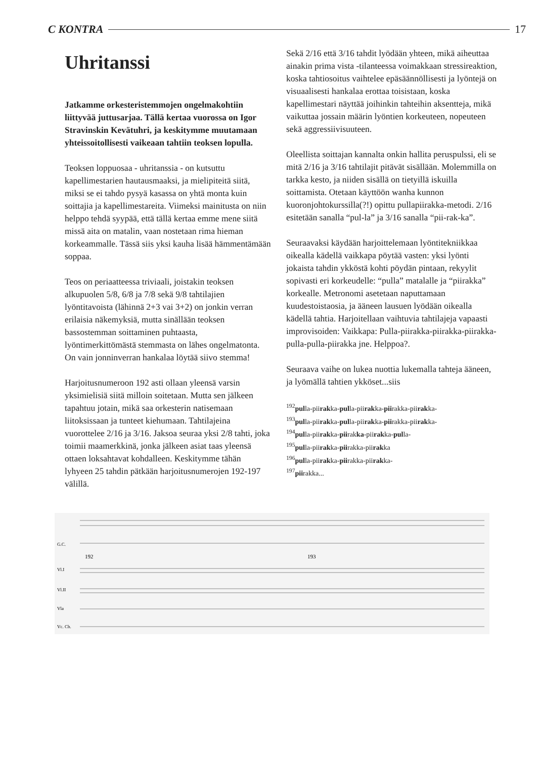C KONTRA 17
Uhritanssi
Jatkamme orkesteristemmojen ongelmakohtiin liittyvää juttusarjaa. Tällä kertaa vuorossa on Igor Stravinskin Kevätuhri, ja keskitymme muutamaan yhteissoitollisesti vaikeaan tahtiin teoksen lopulla.
Teoksen loppuosaa - uhritanssia - on kutsuttu kapellimestarien hautausmaaksi, ja mielipiteitä siitä, miksi se ei tahdo pysyä kasassa on yhtä monta kuin soittajia ja kapellimestareita. Viimeksi mainitusta on niin helppo tehdä syypää, että tällä kertaa emme mene siitä missä aita on matalin, vaan nostetaan rima hieman korkeammalle. Tässä siis yksi kauha lisää hämmentämään soppaa.
Teos on periaatteessa triviaali, joistakin teoksen alkupuolen 5/8, 6/8 ja 7/8 sekä 9/8 tahtilajien lyöntitavoista (lähinnä 2+3 vai 3+2) on jonkin verran erilaisia näkemyksiä, mutta sinällään teoksen bassostemman soittaminen puhtaasta, lyöntimerkittömästä stemmasta on lähes ongelmatonta. On vain jonninverran hankalaa löytää siivo stemma!
Harjoitusnumeroon 192 asti ollaan yleensä varsin yksimielisiä siitä milloin soitetaan. Mutta sen jälkeen tapahtuu jotain, mikä saa orkesterin natisemaan liitoksissaan ja tunteet kiehumaan. Tahtilajeina vuorottelee 2/16 ja 3/16. Jaksoa seuraa yksi 2/8 tahti, joka toimii maamerkkinä, jonka jälkeen asiat taas yleensä ottaen loksahtavat kohdalleen. Keskitymme tähän lyhyeen 25 tahdin pätkään harjoitusnumerojen 192-197 välillä.
Sekä 2/16 että 3/16 tahdit lyödään yhteen, mikä aiheuttaa ainakin prima vista -tilanteessa voimakkaan stressireaktion, koska tahtiosoitus vaihtelee epäsäännöllisesti ja lyöntejä on visuaalisesti hankalaa erottaa toisistaan, koska kapellimestari näyttää joihinkin tahteihin aksentteja, mikä vaikuttaa jossain määrin lyöntien korkeuteen, nopeuteen sekä aggressiivisuuteen.
Oleellista soittajan kannalta onkin hallita peruspulssi, eli se mitä 2/16 ja 3/16 tahtilajit pitävät sisällään. Molemmilla on tarkka kesto, ja niiden sisällä on tietyillä iskuilla soittamista. Otetaan käyttöön wanha kunnon kuoronjohtokurssilla(?!) opittu pullapiirakka-metodi. 2/16 esitetään sanalla “pul-la” ja 3/16 sanalla “pii-rak-ka”.
Seuraavaksi käydään harjoittelemaan lyöntitekniikkaa oikealla kädellä vaikkapa pöytää vasten: yksi lyönti jokaista tahdin ykköstä kohti pöydän pintaan, rekyylit sopivasti eri korkeudelle: “pulla” matalalle ja “piirakka” korkealle. Metronomi asetetaan naputtamaan kuudestoistaosia, ja ääneen lausuen lyödään oikealla kädellä tahtia. Harjoitellaan vaihtuvia tahtilajeja vapaasti improvisoiden: Vaikkapa: Pulla-piirakka-piirakka-piirakka-pulla-pulla-piirakka jne. Helppoa?.
Seuraava vaihe on lukea nuottia lukemalla tahteja ääneen, ja lyömällä tahtien ykköset...siis
<sup>192</sup> pulla-piirakka-pulla-piirakka-piirakka-piirakka-
<sup>193</sup> pulla-piirakka-pulla-piirakka-piirakka-piirakka-
<sup>194</sup> pulla-piirakka-piirakka-piirakka-pulla-
<sup>195</sup> pulla-piirakka-piirakka-piirakka
<sup>196</sup> pulla-piirakka-piirakka-piirakka-
<sup>197</sup> piirakka...
G.C.
Vl.I
Vl.II
Vla
Vc. Cb.
192
193